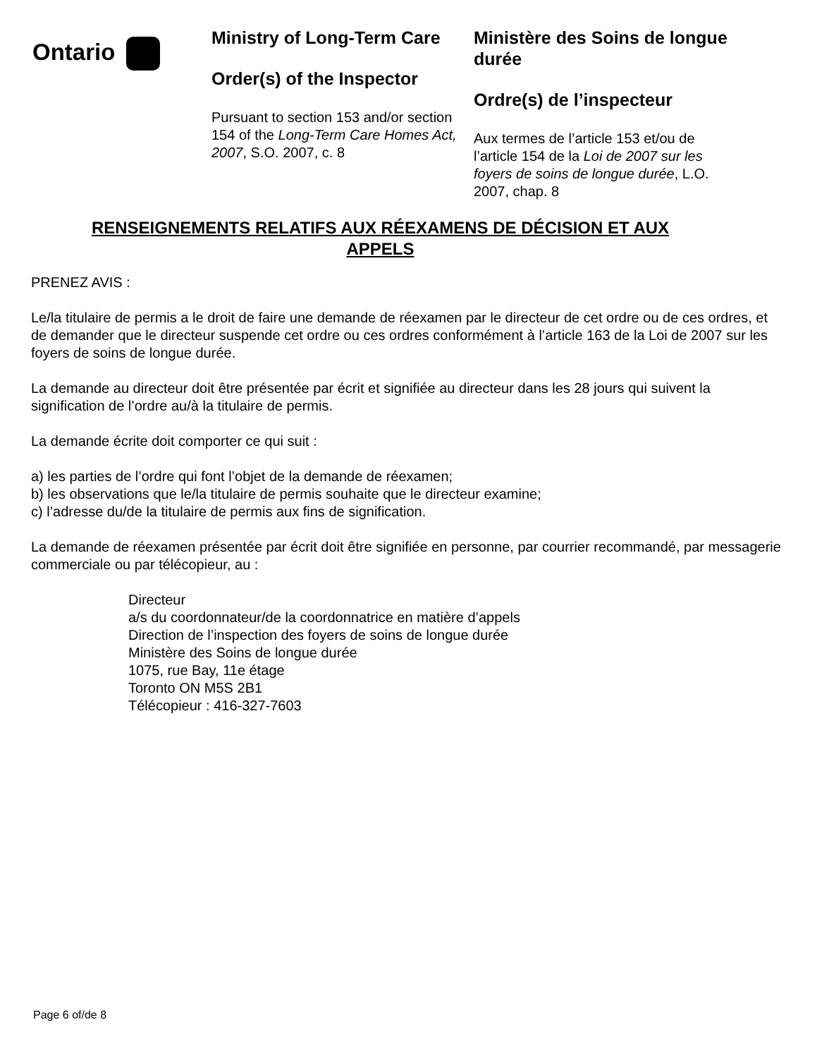Ontario
Ministry of Long-Term Care
Order(s) of the Inspector
Pursuant to section 153 and/or section 154 of the Long-Term Care Homes Act, 2007, S.O. 2007, c. 8
Ministère des Soins de longue durée
Ordre(s) de l’inspecteur
Aux termes de l’article 153 et/ou de l’article 154 de la Loi de 2007 sur les foyers de soins de longue durée, L.O. 2007, chap. 8
RENSEIGNEMENTS RELATIFS AUX RÉEXAMENS DE DÉCISION ET AUX APPELS
PRENEZ AVIS :
Le/la titulaire de permis a le droit de faire une demande de réexamen par le directeur de cet ordre ou de ces ordres, et de demander que le directeur suspende cet ordre ou ces ordres conformément à l’article 163 de la Loi de 2007 sur les foyers de soins de longue durée.
La demande au directeur doit être présentée par écrit et signifiée au directeur dans les 28 jours qui suivent la signification de l’ordre au/à la titulaire de permis.
La demande écrite doit comporter ce qui suit :
a) les parties de l’ordre qui font l’objet de la demande de réexamen;
b) les observations que le/la titulaire de permis souhaite que le directeur examine;
c) l’adresse du/de la titulaire de permis aux fins de signification.
La demande de réexamen présentée par écrit doit être signifiée en personne, par courrier recommandé, par messagerie commerciale ou par télécopieur, au :
Directeur
a/s du coordonnateur/de la coordonnatrice en matière d’appels
Direction de l’inspection des foyers de soins de longue durée
Ministère des Soins de longue durée
1075, rue Bay, 11e étage
Toronto ON M5S 2B1
Télécopieur : 416-327-7603
Page 6 of/de 8